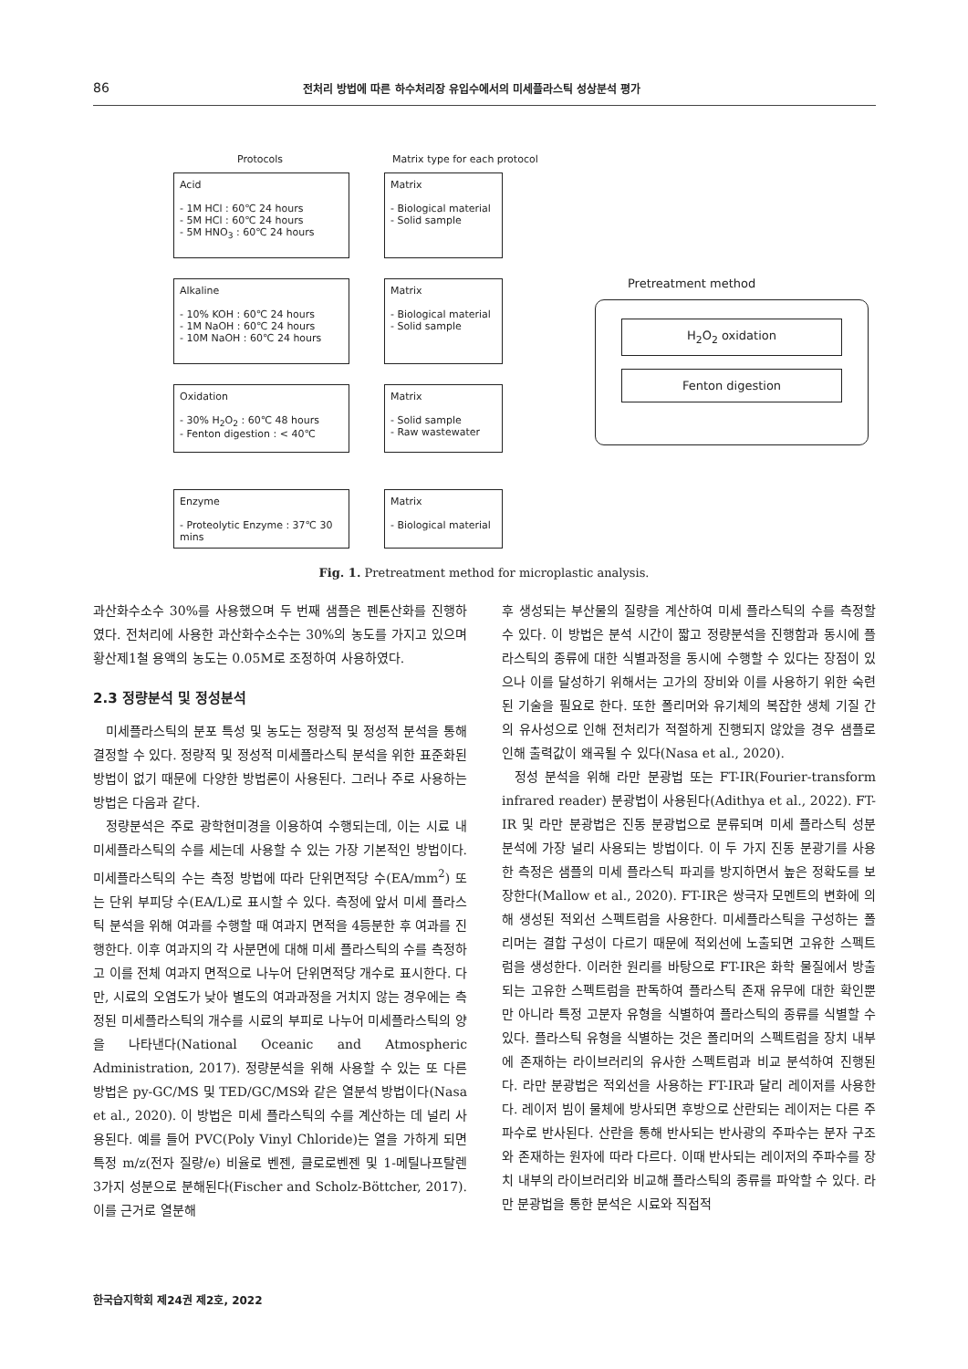86 전처리 방법에 따른 하수처리장 유입수에서의 미세플라스틱 성상분석 평가
Protocols Matrix type for each protocol
Acid
- 1M HCl : 60℃ 24 hours
- 5M HCl : 60℃ 24 hours
- 5M HNO<sub>3</sub> : 60℃ 24 hours
Matrix
- Biological material
- Solid sample
Alkaline
- 10% KOH : 60℃ 24 hours
- 1M NaOH : 60℃ 24 hours
- 10M NaOH : 60℃ 24 hours
Matrix
- Biological material
- Solid sample
Oxidation
- 30% H<sub>2</sub>O<sub>2</sub> : 60℃ 48 hours
- Fenton digestion : < 40℃
Matrix
- Solid sample
- Raw wastewater
Enzyme
- Proteolytic Enzyme : 37℃ 30 mins
Matrix
- Biological material
Pretreatment method
H<sub>2</sub>O<sub>2</sub> oxidation
Fenton digestion
Fig. 1. Pretreatment method for microplastic analysis.
과산화수소수 30%를 사용했으며 두 번째 샘플은 펜톤산화를 진행하였다. 전처리에 사용한 과산화수소수는 30%의 농도를 가지고 있으며 황산제1철 용액의 농도는 0.05M로 조정하여 사용하였다.
2.3 정량분석 및 정성분석
미세플라스틱의 분포 특성 및 농도는 정량적 및 정성적 분석을 통해 결정할 수 있다. 정량적 및 정성적 미세플라스틱 분석을 위한 표준화된 방법이 없기 때문에 다양한 방법론이 사용된다. 그러나 주로 사용하는 방법은 다음과 같다.
정량분석은 주로 광학현미경을 이용하여 수행되는데, 이는 시료 내 미세플라스틱의 수를 세는데 사용할 수 있는 가장 기본적인 방법이다. 미세플라스틱의 수는 측정 방법에 따라 단위면적당 수(EA/mm<sup>2</sup>) 또는 단위 부피당 수(EA/L)로 표시할 수 있다. 측정에 앞서 미세 플라스틱 분석을 위해 여과를 수행할 때 여과지 면적을 4등분한 후 여과를 진행한다. 이후 여과지의 각 사분면에 대해 미세 플라스틱의 수를 측정하고 이를 전체 여과지 면적으로 나누어 단위면적당 개수로 표시한다. 다만, 시료의 오염도가 낮아 별도의 여과과정을 거치지 않는 경우에는 측정된 미세플라스틱의 개수를 시료의 부피로 나누어 미세플라스틱의 양을 나타낸다(National Oceanic and Atmospheric Administration, 2017). 정량분석을 위해 사용할 수 있는 또 다른 방법은 py-GC/MS 및 TED/GC/MS와 같은 열분석 방법이다(Nasa et al., 2020). 이 방법은 미세 플라스틱의 수를 계산하는 데 널리 사용된다. 예를 들어 PVC(Poly Vinyl Chloride)는 열을 가하게 되면 특정 m/z(전자 질량/e) 비율로 벤젠, 클로로벤젠 및 1-메틸나프탈렌 3가지 성분으로 분해된다(Fischer and Scholz-Böttcher, 2017). 이를 근거로 열분해
후 생성되는 부산물의 질량을 계산하여 미세 플라스틱의 수를 측정할 수 있다. 이 방법은 분석 시간이 짧고 정량분석을 진행함과 동시에 플라스틱의 종류에 대한 식별과정을 동시에 수행할 수 있다는 장점이 있으나 이를 달성하기 위해서는 고가의 장비와 이를 사용하기 위한 숙련된 기술을 필요로 한다. 또한 폴리머와 유기체의 복잡한 생체 기질 간의 유사성으로 인해 전처리가 적절하게 진행되지 않았을 경우 샘플로 인해 출력값이 왜곡될 수 있다(Nasa et al., 2020).
정성 분석을 위해 라만 분광법 또는 FT-IR(Fourier-transform infrared reader) 분광법이 사용된다(Adithya et al., 2022). FT-IR 및 라만 분광법은 진동 분광법으로 분류되며 미세 플라스틱 성분 분석에 가장 널리 사용되는 방법이다. 이 두 가지 진동 분광기를 사용한 측정은 샘플의 미세 플라스틱 파괴를 방지하면서 높은 정확도를 보장한다(Mallow et al., 2020). FT-IR은 쌍극자 모멘트의 변화에 의해 생성된 적외선 스펙트럼을 사용한다. 미세플라스틱을 구성하는 폴리머는 결합 구성이 다르기 때문에 적외선에 노출되면 고유한 스펙트럼을 생성한다. 이러한 원리를 바탕으로 FT-IR은 화학 물질에서 방출되는 고유한 스펙트럼을 판독하여 플라스틱 존재 유무에 대한 확인뿐만 아니라 특정 고분자 유형을 식별하여 플라스틱의 종류를 식별할 수 있다. 플라스틱 유형을 식별하는 것은 폴리머의 스펙트럼을 장치 내부에 존재하는 라이브러리의 유사한 스펙트럼과 비교 분석하여 진행된다. 라만 분광법은 적외선을 사용하는 FT-IR과 달리 레이저를 사용한다. 레이저 빔이 물체에 방사되면 후방으로 산란되는 레이저는 다른 주파수로 반사된다. 산란을 통해 반사되는 반사광의 주파수는 분자 구조와 존재하는 원자에 따라 다르다. 이때 반사되는 레이저의 주파수를 장치 내부의 라이브러리와 비교해 플라스틱의 종류를 파악할 수 있다. 라만 분광법을 통한 분석은 시료와 직접적
한국습지학회 제24권 제2호, 2022